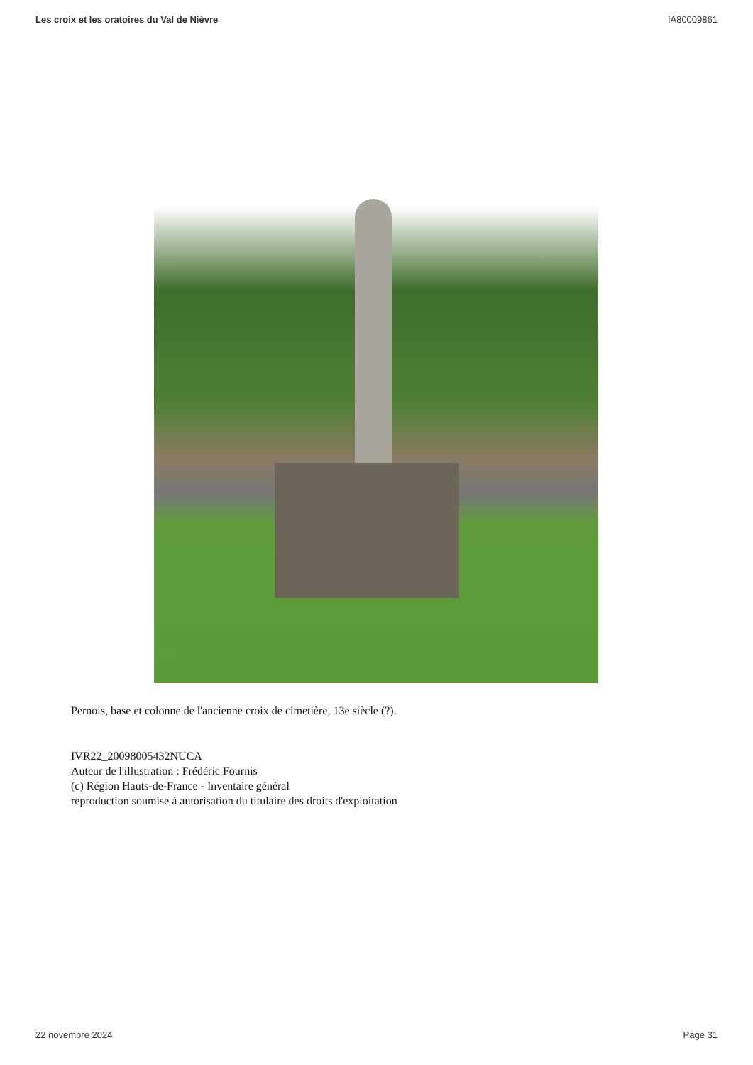Les croix et les oratoires du Val de Nièvre IA80009861
Pernois, base et colonne de l'ancienne croix de cimetière, 13e siècle (?).
IVR22_20098005432NUCA
Auteur de l'illustration : Frédéric Fournis
(c) Région Hauts-de-France - Inventaire général
reproduction soumise à autorisation du titulaire des droits d'exploitation
22 novembre 2024 Page 31